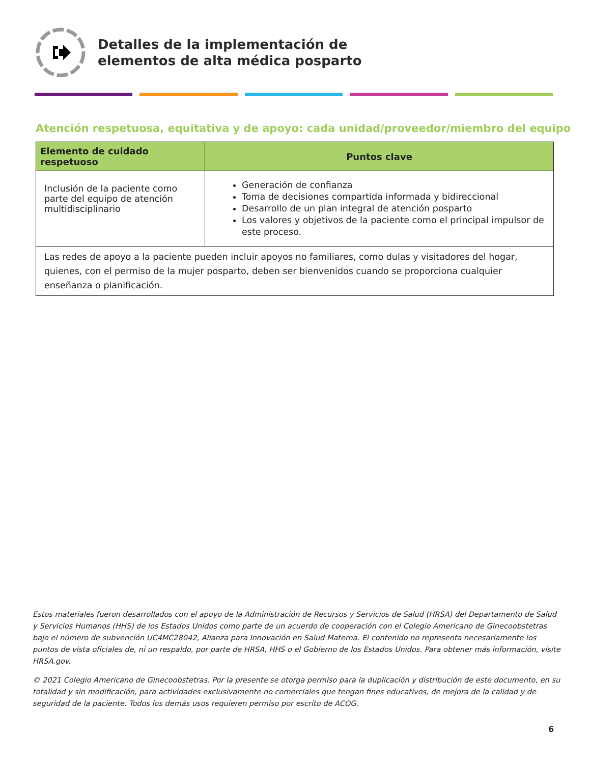Detalles de la implementación de
elementos de alta médica posparto
Atención respetuosa, equitativa y de apoyo: cada unidad/proveedor/miembro del equipo
| Elemento de cuidado respetuoso | Puntos clave |
| --- | --- |
| Inclusión de la paciente como parte del equipo de atención multidisciplinario | Generación de confianza Toma de decisiones compartida informada y bidireccional Desarrollo de un plan integral de atención posparto Los valores y objetivos de la paciente como el principal impulsor de este proceso. |
| Las redes de apoyo a la paciente pueden incluir apoyos no familiares, como dulas y visitadores del hogar, quienes, con el permiso de la mujer posparto, deben ser bienvenidos cuando se proporciona cualquier enseñanza o planificación. | |
Estos materiales fueron desarrollados con el apoyo de la Administración de Recursos y Servicios de Salud (HRSA) del Departamento de Salud y Servicios Humanos (HHS) de los Estados Unidos como parte de un acuerdo de cooperación con el Colegio Americano de Ginecoobstetras bajo el número de subvención UC4MC28042, Alianza para Innovación en Salud Materna. El contenido no representa necesariamente los puntos de vista oficiales de, ni un respaldo, por parte de HRSA, HHS o el Gobierno de los Estados Unidos. Para obtener más información, visite HRSA.gov.
© 2021 Colegio Americano de Ginecoobstetras. Por la presente se otorga permiso para la duplicación y distribución de este documento, en su totalidad y sin modificación, para actividades exclusivamente no comerciales que tengan fines educativos, de mejora de la calidad y de seguridad de la paciente. Todos los demás usos requieren permiso por escrito de ACOG.
6